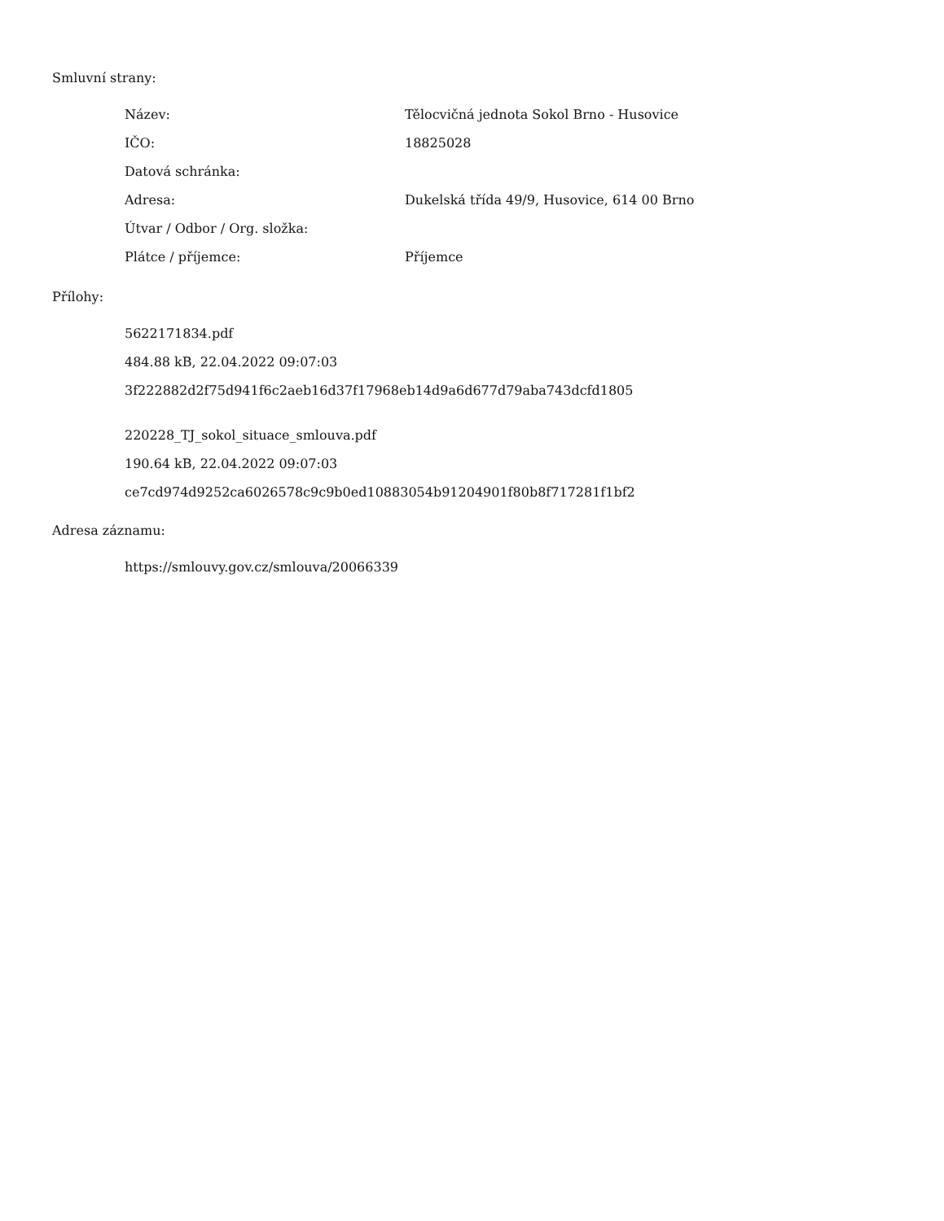Smluvní strany:
| Název: | Tělocvičná jednota Sokol Brno - Husovice |
| IČO: | 18825028 |
| Datová schránka: | |
| Adresa: | Dukelská třída 49/9, Husovice, 614 00 Brno |
| Útvar / Odbor / Org. složka: | |
| Plátce / příjemce: | Příjemce |
Přílohy:
5622171834.pdf
484.88 kB, 22.04.2022 09:07:03
3f222882d2f75d941f6c2aeb16d37f17968eb14d9a6d677d79aba743dcfd1805
220228_TJ_sokol_situace_smlouva.pdf
190.64 kB, 22.04.2022 09:07:03
ce7cd974d9252ca6026578c9c9b0ed10883054b91204901f80b8f717281f1bf2
Adresa záznamu:
https://smlouvy.gov.cz/smlouva/20066339